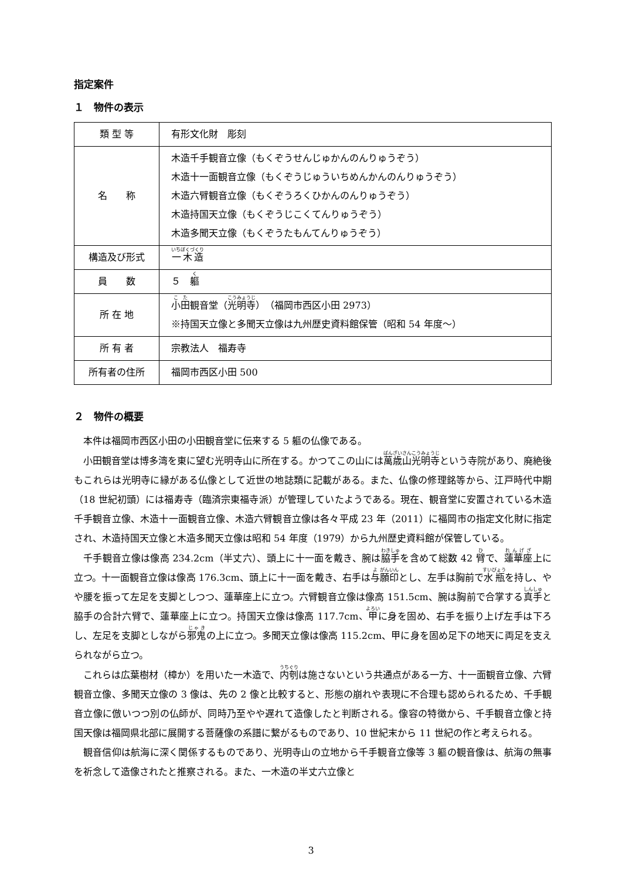指定案件
１　物件の表示
| 類 型 等 | 有形文化財 彫刻 |
| 名 称 | 木造千手観音立像（もくぞうせんじゅかんのんりゅうぞう） 木造十一面観音立像（もくぞうじゅういちめんかんのんりゅうぞう） 木造六臂観音立像（もくぞうろくひかんのんりゅうぞう） 木造持国天立像（もくぞうじこくてんりゅうぞう） 木造多聞天立像（もくぞうたもんてんりゅうぞう） |
| 構造及び形式 | 一木造 |
| 員 数 | ５ 軀 |
| 所 在 地 | 小田 観音堂（ 光明寺 ）（福岡市西区小田 2973） ※持国天立像と多聞天立像は九州歴史資料館保管（昭和 54 年度～） |
| 所 有 者 | 宗教法人 福寿寺 |
| 所有者の住所 | 福岡市西区小田 500 |
２　物件の概要
本件は福岡市西区小田の小田観音堂に伝来する 5 軀の仏像である。
小田観音堂は博多湾を東に望む光明寺山に所在する。かつてこの山には萬歳山光明寺という寺院があり、廃絶後もこれらは光明寺に縁がある仏像として近世の地誌類に記載がある。また、仏像の修理銘等から、江戸時代中期（18 世紀初頭）には福寿寺（臨済宗東福寺派）が管理していたようである。現在、観音堂に安置されている木造千手観音立像、木造十一面観音立像、木造六臂観音立像は各々平成 23 年（2011）に福岡市の指定文化財に指定され、木造持国天立像と木造多聞天立像は昭和 54 年度（1979）から九州歴史資料館が保管している。
千手観音立像は像高 234.2cm（半丈六）、頭上に十一面を戴き、腕は脇手を含めて総数 42 臂で、蓮華座上に立つ。十一面観音立像は像高 176.3cm、頭上に十一面を戴き、右手は与願印とし、左手は胸前で水瓶を持し、やや腰を振って左足を支脚としつつ、蓮華座上に立つ。六臂観音立像は像高 151.5cm、腕は胸前で合掌する真手と脇手の合計六臂で、蓮華座上に立つ。持国天立像は像高 117.7cm、甲に身を固め、右手を振り上げ左手は下ろし、左足を支脚としながら邪鬼の上に立つ。多聞天立像は像高 115.2cm、甲に身を固め足下の地天に両足を支えられながら立つ。
これらは広葉樹材（樟か）を用いた一木造で、内刳は施さないという共通点がある一方、十一面観音立像、六臂観音立像、多聞天立像の 3 像は、先の 2 像と比較すると、形態の崩れや表現に不合理も認められるため、千手観音立像に倣いつつ別の仏師が、同時乃至やや遅れて造像したと判断される。像容の特徴から、千手観音立像と持国天像は福岡県北部に展開する菩薩像の系譜に繋がるものであり、10 世紀末から 11 世紀の作と考えられる。
観音信仰は航海に深く関係するものであり、光明寺山の立地から千手観音立像等 3 軀の観音像は、航海の無事を祈念して造像されたと推察される。また、一木造の半丈六立像と
3